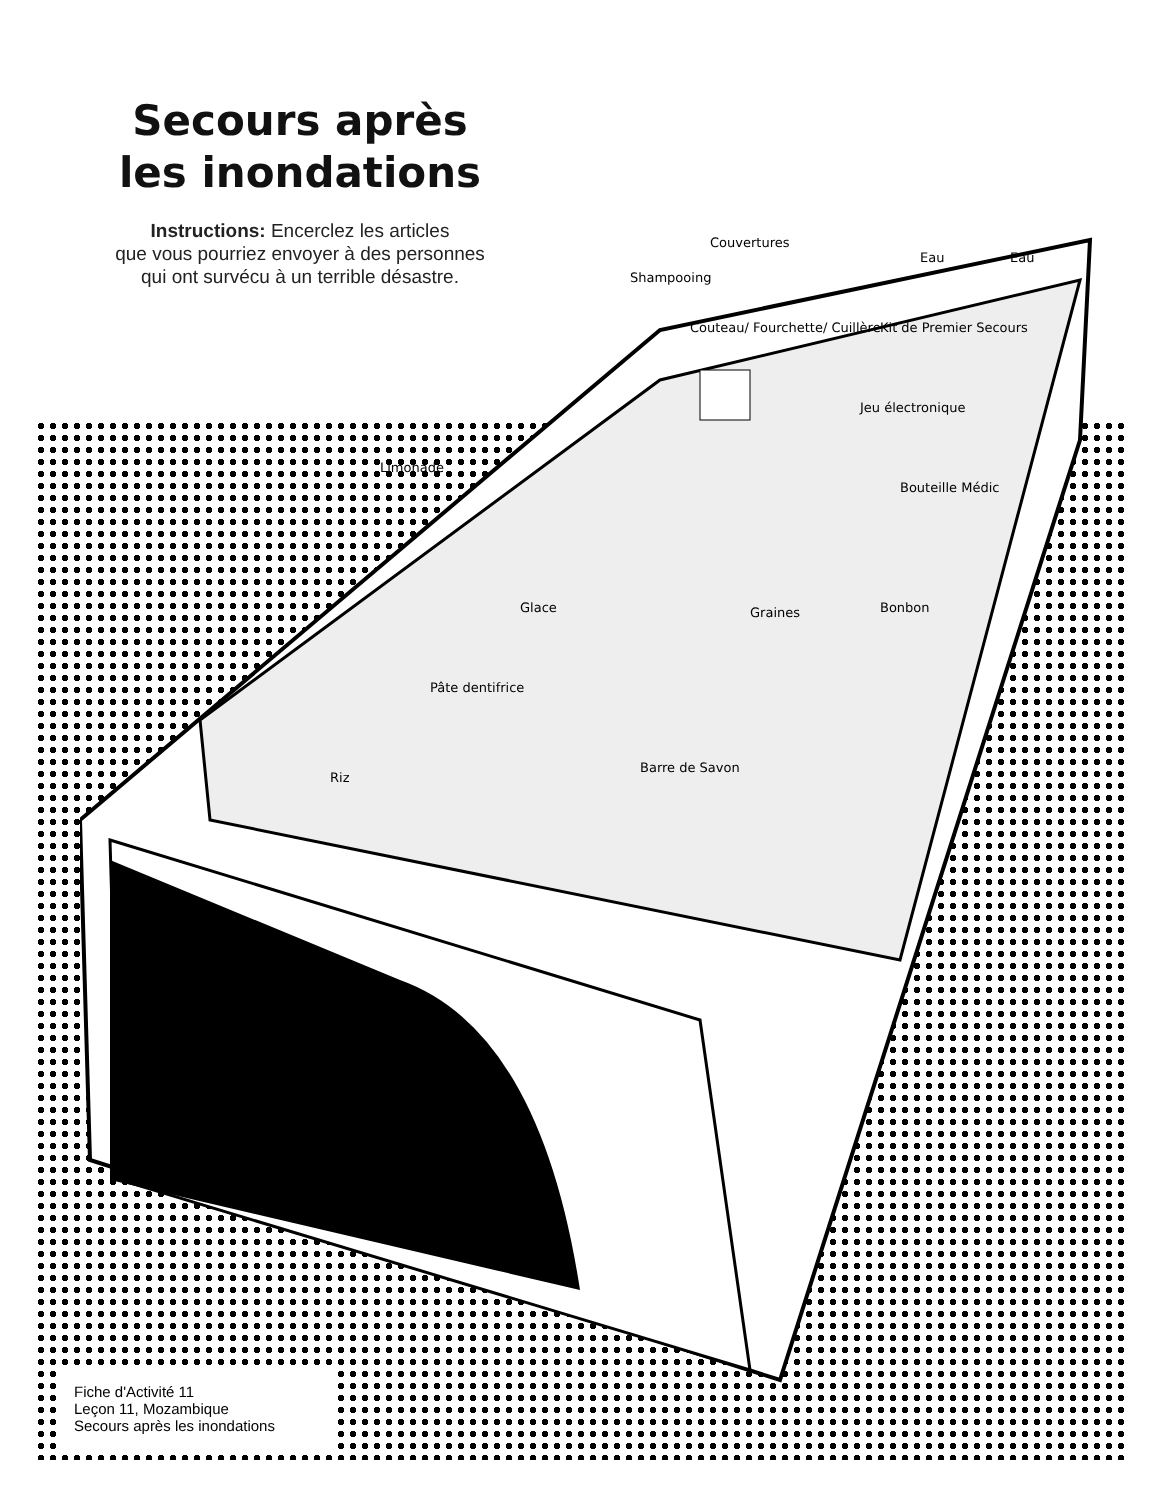Secours après
les inondations
Instructions: Encerclez les articles
que vous pourriez envoyer à des personnes
qui ont survécu à un terrible désastre.
Glace Graines
Pâte dentifrice
Barre de Savon
Riz
Bonbon
Couvertures
Shampooing
Eau Eau
Kit de Premier Secours
Couteau/ Fourchette/ Cuillère
Limonade
Jeu électronique
Bouteille Médic
Fiche d'Activité 11
Leçon 11, Mozambique
Secours après les inondations